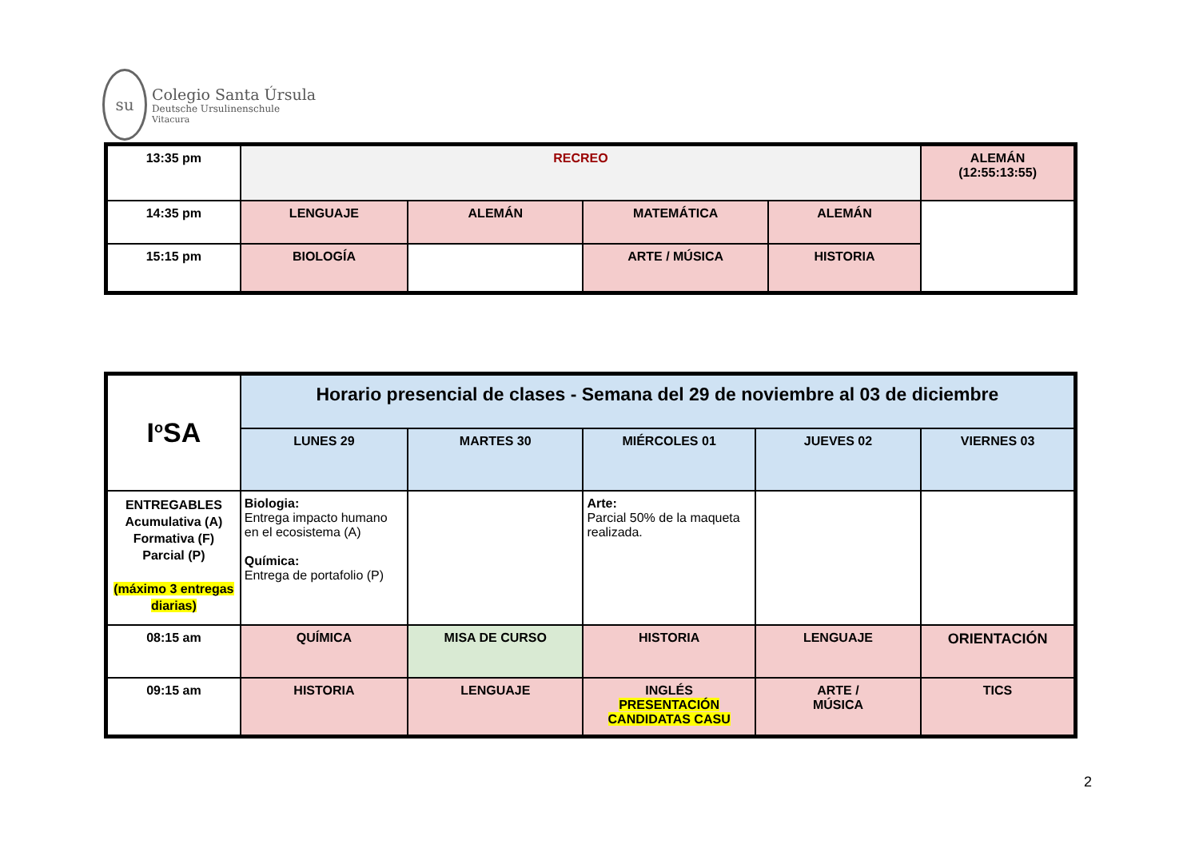su
Colegio Santa Úrsula
Deutsche Ursulinenschule
Vitacura
| 13:35 pm | RECREO | | | | ALEMÁN (12:55:13:55) |
| 14:35 pm | LENGUAJE | ALEMÁN | MATEMÁTICA | ALEMÁN | |
| 15:15 pm | BIOLOGÍA | | ARTE / MÚSICA | HISTORIA | |
| I<sup>o</sup>SA | Horario presencial de clases - Semana del 29 de noviembre al 03 de diciembre | | | | |
| | LUNES 29 | MARTES 30 | MIÉRCOLES 01 | JUEVES 02 | VIERNES 03 |
| ENTREGABLES Acumulativa (A) Formativa (F) Parcial (P) (máximo 3 entregas diarias) | Biologia: Entrega impacto humano en el ecosistema (A) Química: Entrega de portafolio (P) | | Arte: Parcial 50% de la maqueta realizada. | | |
| 08:15 am | QUÍMICA | MISA DE CURSO | HISTORIA | LENGUAJE | ORIENTACIÓN |
| 09:15 am | HISTORIA | LENGUAJE | INGLÉS PRESENTACIÓN CANDIDATAS CASU | ARTE / MÚSICA | TICS |
2